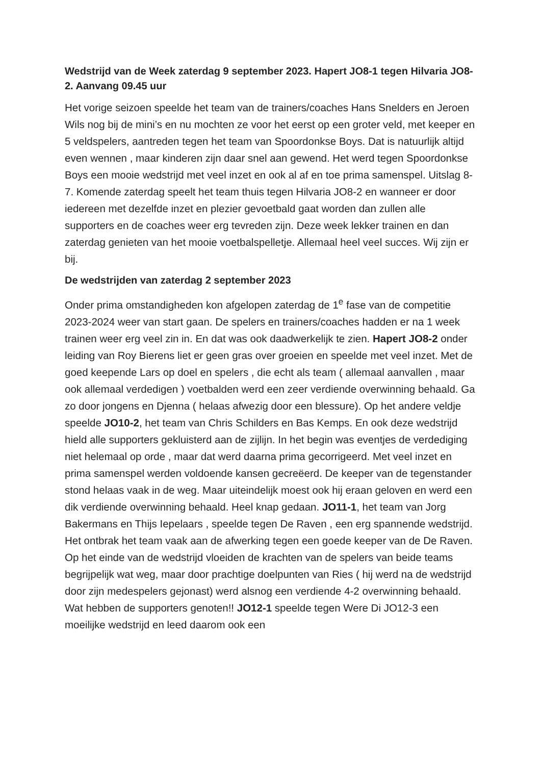Wedstrijd van de Week zaterdag 9 september 2023. Hapert JO8-1 tegen Hilvaria JO8-2. Aanvang 09.45 uur
Het vorige seizoen speelde het team van de trainers/coaches Hans Snelders en Jeroen Wils nog bij de mini’s en nu mochten ze voor het eerst op een groter veld, met keeper en 5 veldspelers, aantreden tegen het team van Spoordonkse Boys. Dat is natuurlijk altijd even wennen , maar kinderen zijn daar snel aan gewend. Het werd tegen Spoordonkse Boys een mooie wedstrijd met veel inzet en ook al af en toe prima samenspel. Uitslag 8-7. Komende zaterdag speelt het team thuis tegen Hilvaria JO8-2 en wanneer er door iedereen met dezelfde inzet en plezier gevoetbald gaat worden dan zullen alle supporters en de coaches weer erg tevreden zijn. Deze week lekker trainen en dan zaterdag genieten van het mooie voetbalspelletje. Allemaal heel veel succes. Wij zijn er bij.
De wedstrijden van zaterdag 2 september 2023
Onder prima omstandigheden kon afgelopen zaterdag de 1<sup>e</sup> fase van de competitie 2023-2024 weer van start gaan. De spelers en trainers/coaches hadden er na 1 week trainen weer erg veel zin in. En dat was ook daadwerkelijk te zien. Hapert JO8-2 onder leiding van Roy Bierens liet er geen gras over groeien en speelde met veel inzet. Met de goed keepende Lars op doel en spelers , die echt als team ( allemaal aanvallen , maar ook allemaal verdedigen ) voetbalden werd een zeer verdiende overwinning behaald. Ga zo door jongens en Djenna ( helaas afwezig door een blessure). Op het andere veldje speelde JO10-2, het team van Chris Schilders en Bas Kemps. En ook deze wedstrijd hield alle supporters gekluisterd aan de zijlijn. In het begin was eventjes de verdediging niet helemaal op orde , maar dat werd daarna prima gecorrigeerd. Met veel inzet en prima samenspel werden voldoende kansen gecreëerd. De keeper van de tegenstander stond helaas vaak in de weg. Maar uiteindelijk moest ook hij eraan geloven en werd een dik verdiende overwinning behaald. Heel knap gedaan. JO11-1, het team van Jorg Bakermans en Thijs Iepelaars , speelde tegen De Raven , een erg spannende wedstrijd. Het ontbrak het team vaak aan de afwerking tegen een goede keeper van de De Raven. Op het einde van de wedstrijd vloeiden de krachten van de spelers van beide teams begrijpelijk wat weg, maar door prachtige doelpunten van Ries ( hij werd na de wedstrijd door zijn medespelers gejonast) werd alsnog een verdiende 4-2 overwinning behaald. Wat hebben de supporters genoten!! JO12-1 speelde tegen Were Di JO12-3 een moeilijke wedstrijd en leed daarom ook een